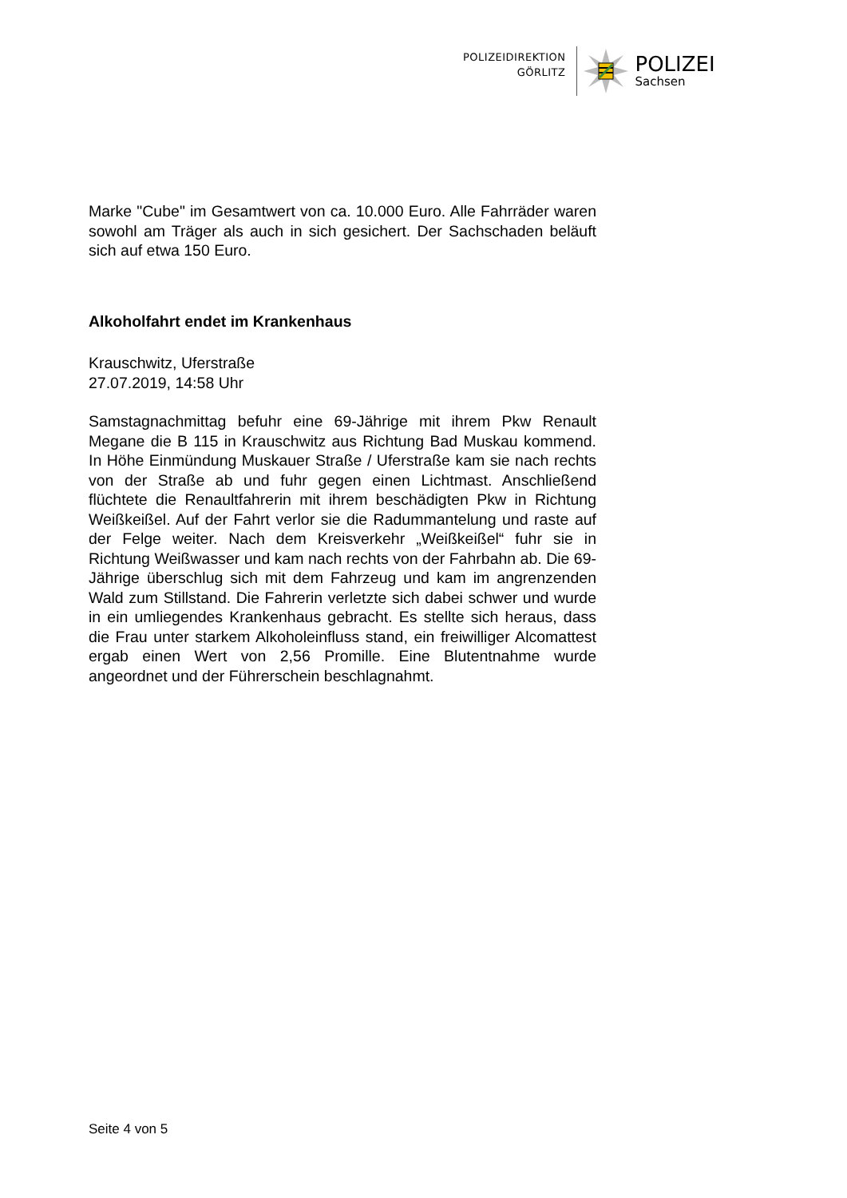POLIZEIDIREKTION
GÖRLITZ
POLIZEI
Sachsen
Marke "Cube" im Gesamtwert von ca. 10.000 Euro. Alle Fahrräder waren sowohl am Träger als auch in sich gesichert. Der Sachschaden beläuft sich auf etwa 150 Euro.
Alkoholfahrt endet im Krankenhaus
Krauschwitz, Uferstraße
27.07.2019, 14:58 Uhr
Samstagnachmittag befuhr eine 69-Jährige mit ihrem Pkw Renault Megane die B 115 in Krauschwitz aus Richtung Bad Muskau kommend. In Höhe Einmündung Muskauer Straße / Uferstraße kam sie nach rechts von der Straße ab und fuhr gegen einen Lichtmast. Anschließend flüchtete die Renaultfahrerin mit ihrem beschädigten Pkw in Richtung Weißkeißel. Auf der Fahrt verlor sie die Radummantelung und raste auf der Felge weiter. Nach dem Kreisverkehr „Weißkeißel“ fuhr sie in Richtung Weißwasser und kam nach rechts von der Fahrbahn ab. Die 69-Jährige überschlug sich mit dem Fahrzeug und kam im angrenzenden Wald zum Stillstand. Die Fahrerin verletzte sich dabei schwer und wurde in ein umliegendes Krankenhaus gebracht. Es stellte sich heraus, dass die Frau unter starkem Alkoholeinfluss stand, ein freiwilliger Alcomattest ergab einen Wert von 2,56 Promille. Eine Blutentnahme wurde angeordnet und der Führerschein beschlagnahmt.
Seite 4 von 5